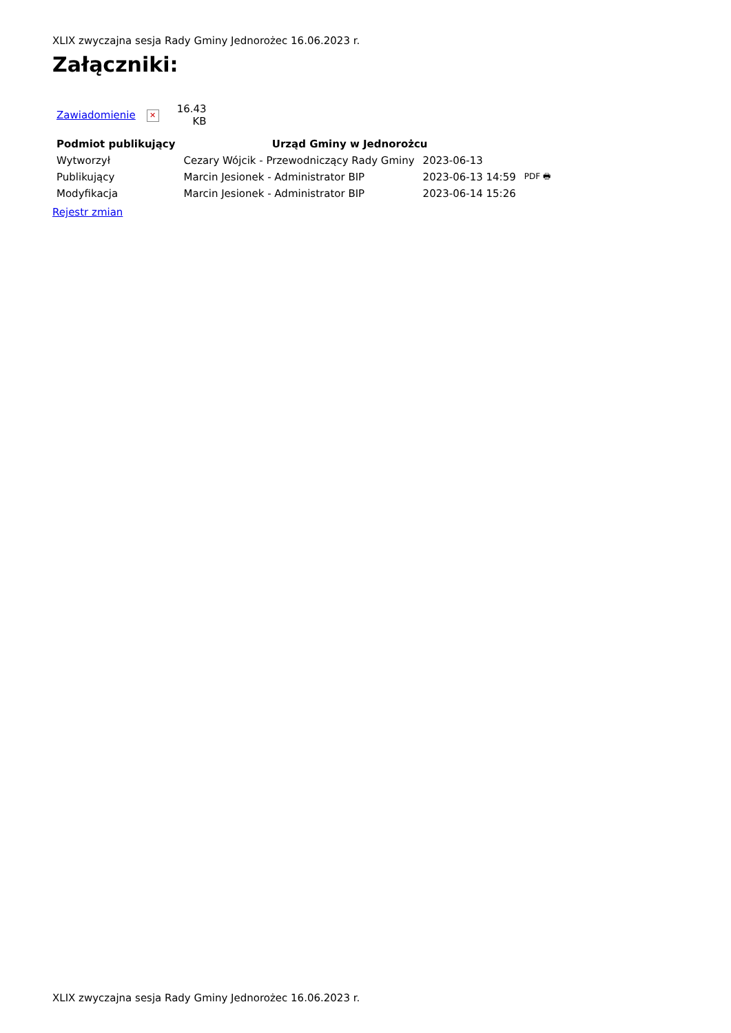XLIX zwyczajna sesja Rady Gminy Jednorożec 16.06.2023 r.
Załączniki:
| Zawiadomienie | ✕ | 16.43 KB |
| Podmiot publikujący | Urząd Gminy w Jednorożcu | | |
| Wytworzył | Cezary Wójcik - Przewodniczący Rady Gminy | 2023-06-13 | PDF 🖶 |
| Publikujący | Marcin Jesionek - Administrator BIP | 2023-06-13 14:59 | |
| Modyfikacja | Marcin Jesionek - Administrator BIP | 2023-06-14 15:26 | |
Rejestr zmian
XLIX zwyczajna sesja Rady Gminy Jednorożec 16.06.2023 r.